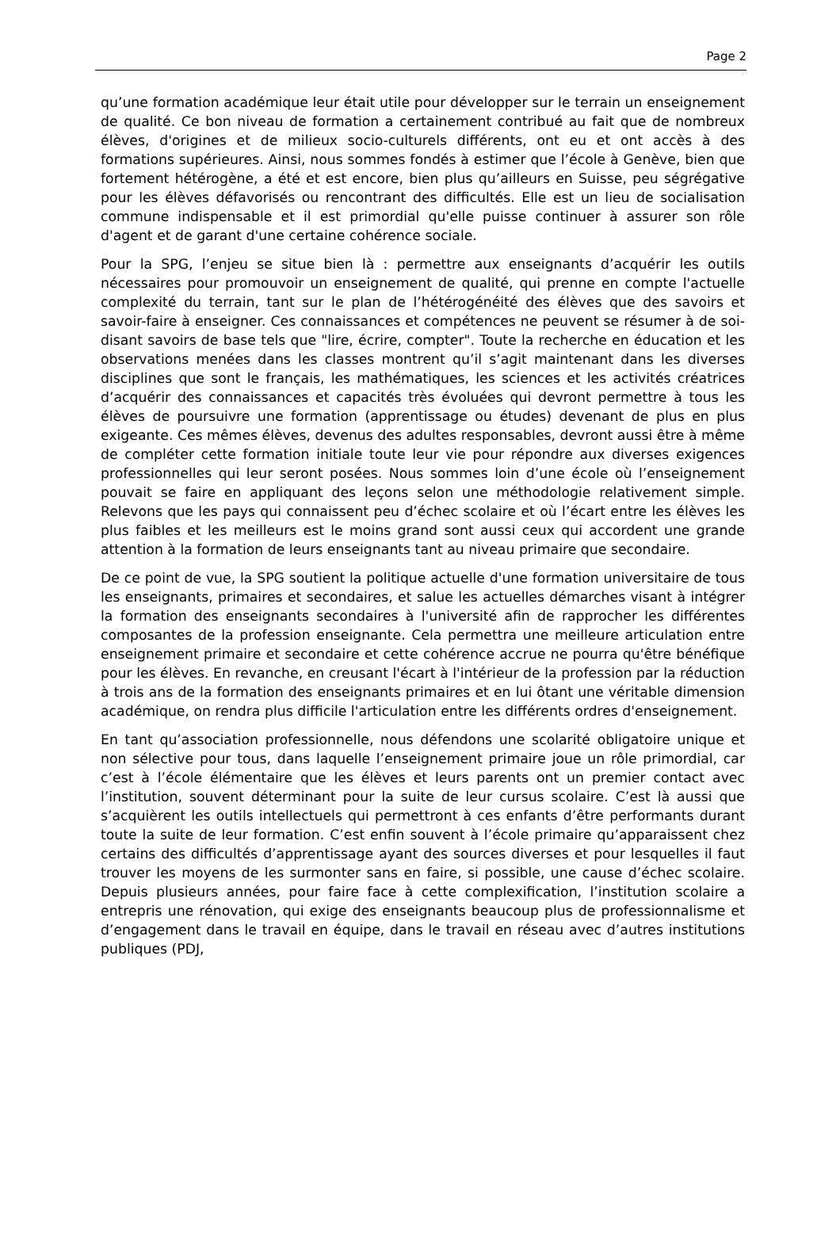Page 2
qu’une formation académique leur était utile pour développer sur le terrain un enseignement de qualité. Ce bon niveau de formation a certainement contribué au fait que de nombreux élèves, d'origines et de milieux socio-culturels différents, ont eu et ont accès à des formations supérieures. Ainsi, nous sommes fondés à estimer que l’école à Genève, bien que fortement hétérogène, a été et est encore, bien plus qu’ailleurs en Suisse, peu ségrégative pour les élèves défavorisés ou rencontrant des difficultés. Elle est un lieu de socialisation commune indispensable et il est primordial qu'elle puisse continuer à assurer son rôle d'agent et de garant d'une certaine cohérence sociale.
Pour la SPG, l’enjeu se situe bien là : permettre aux enseignants d’acquérir les outils nécessaires pour promouvoir un enseignement de qualité, qui prenne en compte l'actuelle complexité du terrain, tant sur le plan de l’hétérogénéité des élèves que des savoirs et savoir-faire à enseigner. Ces connaissances et compétences ne peuvent se résumer à de soi-disant savoirs de base tels que "lire, écrire, compter". Toute la recherche en éducation et les observations menées dans les classes montrent qu’il s’agit maintenant dans les diverses disciplines que sont le français, les mathématiques, les sciences et les activités créatrices d’acquérir des connaissances et capacités très évoluées qui devront permettre à tous les élèves de poursuivre une formation (apprentissage ou études) devenant de plus en plus exigeante. Ces mêmes élèves, devenus des adultes responsables, devront aussi être à même de compléter cette formation initiale toute leur vie pour répondre aux diverses exigences professionnelles qui leur seront posées. Nous sommes loin d’une école où l’enseignement pouvait se faire en appliquant des leçons selon une méthodologie relativement simple. Relevons que les pays qui connaissent peu d’échec scolaire et où l’écart entre les élèves les plus faibles et les meilleurs est le moins grand sont aussi ceux qui accordent une grande attention à la formation de leurs enseignants tant au niveau primaire que secondaire.
De ce point de vue, la SPG soutient la politique actuelle d'une formation universitaire de tous les enseignants, primaires et secondaires, et salue les actuelles démarches visant à intégrer la formation des enseignants secondaires à l'université afin de rapprocher les différentes composantes de la profession enseignante. Cela permettra une meilleure articulation entre enseignement primaire et secondaire et cette cohérence accrue ne pourra qu'être bénéfique pour les élèves. En revanche, en creusant l'écart à l'intérieur de la profession par la réduction à trois ans de la formation des enseignants primaires et en lui ôtant une véritable dimension académique, on rendra plus difficile l'articulation entre les différents ordres d'enseignement.
En tant qu’association professionnelle, nous défendons une scolarité obligatoire unique et non sélective pour tous, dans laquelle l’enseignement primaire joue un rôle primordial, car c’est à l’école élémentaire que les élèves et leurs parents ont un premier contact avec l’institution, souvent déterminant pour la suite de leur cursus scolaire. C’est là aussi que s’acquièrent les outils intellectuels qui permettront à ces enfants d’être performants durant toute la suite de leur formation. C’est enfin souvent à l’école primaire qu’apparaissent chez certains des difficultés d’apprentissage ayant des sources diverses et pour lesquelles il faut trouver les moyens de les surmonter sans en faire, si possible, une cause d’échec scolaire. Depuis plusieurs années, pour faire face à cette complexification, l’institution scolaire a entrepris une rénovation, qui exige des enseignants beaucoup plus de professionnalisme et d’engagement dans le travail en équipe, dans le travail en réseau avec d’autres institutions publiques (PDJ,